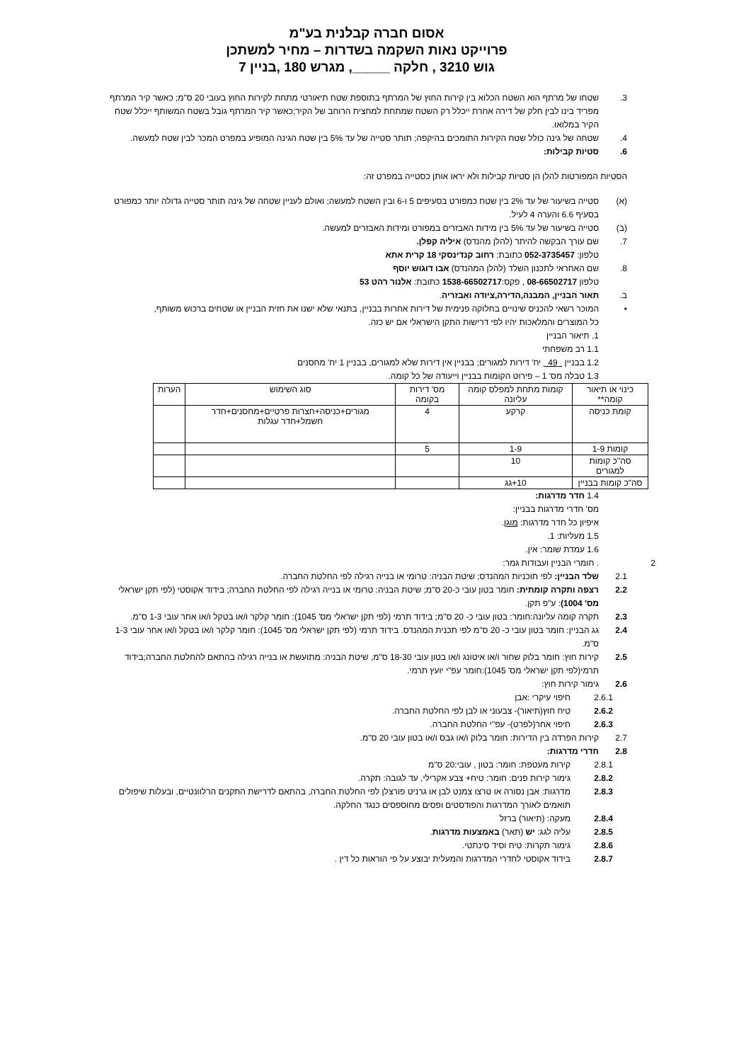אסום חברה קבלנית בע"מ
פרוייקט נאות השקמה בשדרות – מחיר למשתכן
גוש 3210 , חלקה _____, מגרש 180 ,בניין 7
3.
שטחו של מרתף הוא השטח הכלוא בין קירות החוץ של המרתף בתוספת שטח תיאורטי מתחת לקירות החוץ בעובי 20 ס"מ; כאשר קיר המרתף מפריד בינו לבין חלק של דירה אחרת ייכלל רק השטח שמתחת למחצית הרוחב של הקיר;כאשר קיר המרתף גובל בשטח המשותף ייכלל שטח הקיר במלואו.
4.
שטחה של גינה כולל שטח הקירות התומכים בהיקפה; תותר סטייה של עד 5% בין שטח הגינה המופיע במפרט המכר לבין שטח למעשה.
6.
סטיות קבילות:
הסטיות המפורטות להלן הן סטיות קבילות ולא יראו אותן כסטייה במפרט זה:
(א)
סטייה בשיעור של עד 2% בין שטח כמפורט בסעיפים 5 ו-6 ובין השטח למעשה; ואולם לעניין שטחה של גינה תותר סטייה גדולה יותר כמפורט בסעיף 6.6 והערה 4 לעיל.
(ב)
סטייה בשיעור של עד 5% בין מידות האבזרים במפורט ומידות האבזרים למעשה.
7.
שם עורך הבקשה להיתר (להלן מהנדס) איליה קפלן.
טלפון: 052-3735457 כתובת: רחוב קנדינסקי 18 קרית אתא
8.
שם האחראי לתכנון השלד (להלן המהנדס) אבו דוגוש יוסף
טלפון 08-66502717 , פקס:1538-66502717 כתובת: אלנור רהט 53
ב.
תאור הבניין, המבנה,הדירה,ציודה ואבזריה.
•
המוכר רשאי להכניס שינויים בחלוקה פנימית של דירות אחרות בבניין, בתנאי שלא ישנו את חזית הבניין או שטחים ברכוש משותף,
כל המוצרים והמלאכות יהיו לפי דרישות התקן הישראלי אם יש כזה.
1. תיאור הבניין
1.1 רב משפחתי
1.2 בבניין 49 יח' דירות למגורים; בבניין אין דירות שלא למגורים, בבניין 1 יח' מחסנים
1.3 טבלה מס' 1 – פירוט הקומות בבניין וייעודה של כל קומה.
| כינוי או תיאור קומה** | קומות מתחת למפלס קומה עליונה | מס' דירות בקומה | סוג השימוש | הערות |
| קומת כניסה | קרקע | 4 | מגורים+כניסה+חצרות פרטיים+מחסנים+חדר חשמל+חדר עגלות | |
| קומות 1-9 | 1-9 | 5 | | |
| סה"כ קומות למגורים | 10 | | | |
| סה"כ קומות בבניין | 10+גג | | | |
1.4 חדר מדרגות:
מס' חדרי מדרגות בבניין:
איפיון כל חדר מדרגות: מוגן.
1.5 מעליות: 1.
1.6 עמדת שומר: אין.
2
. חומרי הבניין ועבודות גמר:
2.1
שלד הבניין: לפי תוכניות המהנדס; שיטת הבניה: טרומי או בנייה רגילה לפי החלטת החברה.
2.2
רצפה ותקרה קומתית: חומר בטון עובי כ-20 ס"מ; שיטת הבניה: טרומי או בנייה רגילה לפי החלטת החברה; בידוד אקוסטי (לפי תקן ישראלי מס' 1004): ע"פ תקן.
2.3
תקרה קומה עליונה:חומר: בטון עובי כ- 20 ס"מ; בידוד תרמי (לפי תקן ישראלי מס' 1045): חומר קלקר ו/או בטקל ו/או אחר עובי 1-3 ס"מ.
2.4
גג הבניין: חומר בטון עובי כ- 20 ס"מ לפי תכנית המהנדס. בידוד תרמי (לפי תקן ישראלי מס' 1045): חומר קלקר ו/או בטקל ו/או אחר עובי 1-3 ס"מ.
2.5
קירות חוץ: חומר בלוק שחור ו/או איטונג ו/או בטון עובי 18-30 ס"מ, שיטת הבניה: מתועשת או בנייה רגילה בהתאם להחלטת החברה;בידוד תרמי(לפי תקן ישראלי מס' 1045):חומר עפ"י יועץ תרמי.
2.6
גימור קירות חוץ:
2.6.1
חיפוי עיקרי :אבן
2.6.2
טיח חוץ(תיאור)- צבעוני או לבן לפי החלטת החברה.
2.6.3
חיפוי אחר(לפרט)- עפ"י החלטת החברה.
2.7
קירות הפרדה בין הדירות: חומר בלוק ו/או גבס ו/או בטון עובי 20 ס"מ.
2.8
חדרי מדרגות:
2.8.1
קירות מעטפת: חומר: בטון , עובי:20 ס"מ
2.8.2
גימור קירות פנים: חומר: טיח+ צבע אקרילי, עד לגובה: תקרה.
2.8.3
מדרגות: אבן נסורה או טרצו צמנט לבן או גרניט פורצלן לפי החלטת החברה, בהתאם לדרישת התקנים הרלוונטיים, ובעלות שיפולים תואמים לאורך המדרגות והפודסטים ופסים מחוספסים כנגד החלקה.
2.8.4
מעקה: (תיאור) ברזל
2.8.5
עליה לגג: יש (תאר) באמצעות מדרגות.
2.8.6
גימור תקרות: טיח וסיד סינתטי.
2.8.7
בידוד אקוסטי לחדרי המדרגות והמעלית יבוצע על פי הוראות כל דין .